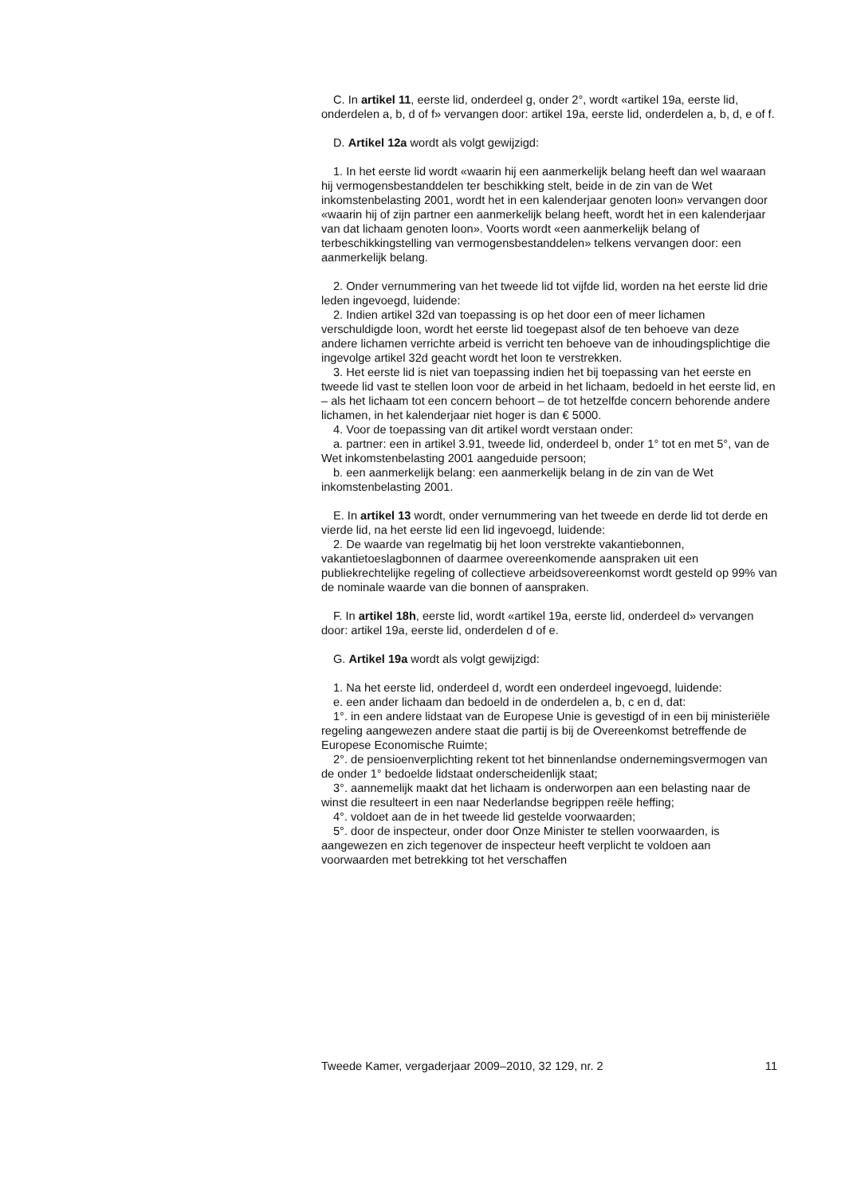C. In artikel 11, eerste lid, onderdeel g, onder 2°, wordt «artikel 19a, eerste lid, onderdelen a, b, d of f» vervangen door: artikel 19a, eerste lid, onderdelen a, b, d, e of f.
D. Artikel 12a wordt als volgt gewijzigd:
1. In het eerste lid wordt «waarin hij een aanmerkelijk belang heeft dan wel waaraan hij vermogensbestanddelen ter beschikking stelt, beide in de zin van de Wet inkomstenbelasting 2001, wordt het in een kalenderjaar genoten loon» vervangen door «waarin hij of zijn partner een aanmerkelijk belang heeft, wordt het in een kalenderjaar van dat lichaam genoten loon». Voorts wordt «een aanmerkelijk belang of terbeschikkingstelling van vermogensbestanddelen» telkens vervangen door: een aanmerkelijk belang.
2. Onder vernummering van het tweede lid tot vijfde lid, worden na het eerste lid drie leden ingevoegd, luidende:
2. Indien artikel 32d van toepassing is op het door een of meer lichamen verschuldigde loon, wordt het eerste lid toegepast alsof de ten behoeve van deze andere lichamen verrichte arbeid is verricht ten behoeve van de inhoudingsplichtige die ingevolge artikel 32d geacht wordt het loon te verstrekken.
3. Het eerste lid is niet van toepassing indien het bij toepassing van het eerste en tweede lid vast te stellen loon voor de arbeid in het lichaam, bedoeld in het eerste lid, en – als het lichaam tot een concern behoort – de tot hetzelfde concern behorende andere lichamen, in het kalenderjaar niet hoger is dan € 5000.
4. Voor de toepassing van dit artikel wordt verstaan onder:
a. partner: een in artikel 3.91, tweede lid, onderdeel b, onder 1° tot en met 5°, van de Wet inkomstenbelasting 2001 aangeduide persoon;
b. een aanmerkelijk belang: een aanmerkelijk belang in de zin van de Wet inkomstenbelasting 2001.
E. In artikel 13 wordt, onder vernummering van het tweede en derde lid tot derde en vierde lid, na het eerste lid een lid ingevoegd, luidende:
2. De waarde van regelmatig bij het loon verstrekte vakantiebonnen, vakantietoeslagbonnen of daarmee overeenkomende aanspraken uit een publiekrechtelijke regeling of collectieve arbeidsovereenkomst wordt gesteld op 99% van de nominale waarde van die bonnen of aanspraken.
F. In artikel 18h, eerste lid, wordt «artikel 19a, eerste lid, onderdeel d» vervangen door: artikel 19a, eerste lid, onderdelen d of e.
G. Artikel 19a wordt als volgt gewijzigd:
1. Na het eerste lid, onderdeel d, wordt een onderdeel ingevoegd, luidende:
e. een ander lichaam dan bedoeld in de onderdelen a, b, c en d, dat:
1°. in een andere lidstaat van de Europese Unie is gevestigd of in een bij ministeriële regeling aangewezen andere staat die partij is bij de Overeenkomst betreffende de Europese Economische Ruimte;
2°. de pensioenverplichting rekent tot het binnenlandse ondernemingsvermogen van de onder 1° bedoelde lidstaat onderscheidenlijk staat;
3°. aannemelijk maakt dat het lichaam is onderworpen aan een belasting naar de winst die resulteert in een naar Nederlandse begrippen reële heffing;
4°. voldoet aan de in het tweede lid gestelde voorwaarden;
5°. door de inspecteur, onder door Onze Minister te stellen voorwaarden, is aangewezen en zich tegenover de inspecteur heeft verplicht te voldoen aan voorwaarden met betrekking tot het verschaffen
Tweede Kamer, vergaderjaar 2009–2010, 32 129, nr. 2 11